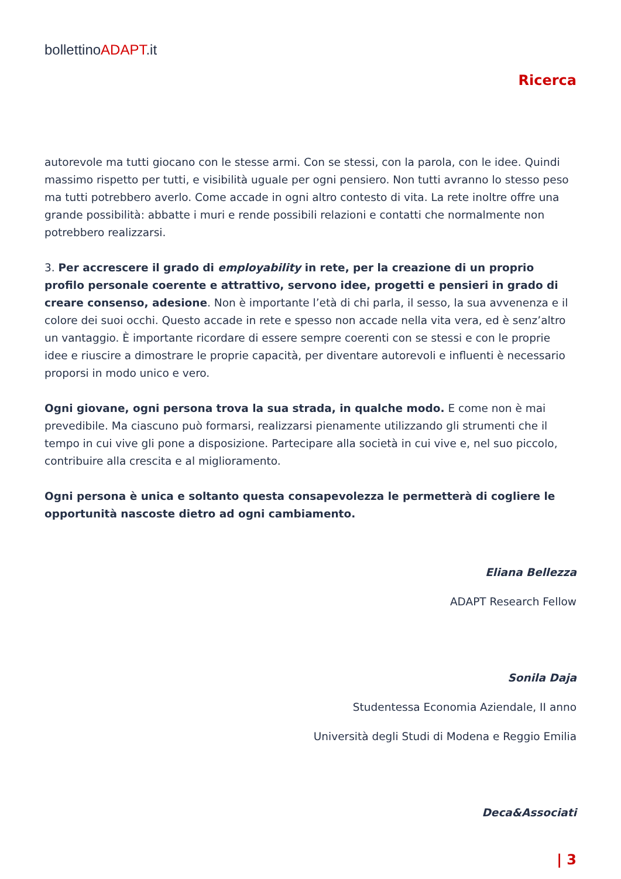bollettinoADAPT.it
Ricerca
autorevole ma tutti giocano con le stesse armi. Con se stessi, con la parola, con le idee. Quindi massimo rispetto per tutti, e visibilità uguale per ogni pensiero. Non tutti avranno lo stesso peso ma tutti potrebbero averlo. Come accade in ogni altro contesto di vita. La rete inoltre offre una grande possibilità: abbatte i muri e rende possibili relazioni e contatti che normalmente non potrebbero realizzarsi.
3. Per accrescere il grado di employability in rete, per la creazione di un proprio profilo personale coerente e attrattivo, servono idee, progetti e pensieri in grado di creare consenso, adesione. Non è importante l’età di chi parla, il sesso, la sua avvenenza e il colore dei suoi occhi. Questo accade in rete e spesso non accade nella vita vera, ed è senz’altro un vantaggio. È importante ricordare di essere sempre coerenti con se stessi e con le proprie idee e riuscire a dimostrare le proprie capacità, per diventare autorevoli e influenti è necessario proporsi in modo unico e vero.
Ogni giovane, ogni persona trova la sua strada, in qualche modo. E come non è mai prevedibile. Ma ciascuno può formarsi, realizzarsi pienamente utilizzando gli strumenti che il tempo in cui vive gli pone a disposizione. Partecipare alla società in cui vive e, nel suo piccolo, contribuire alla crescita e al miglioramento.
Ogni persona è unica e soltanto questa consapevolezza le permetterà di cogliere le opportunità nascoste dietro ad ogni cambiamento.
Eliana Bellezza
ADAPT Research Fellow
Sonila Daja
Studentessa Economia Aziendale, II anno
Università degli Studi di Modena e Reggio Emilia
Deca&Associati
| 3